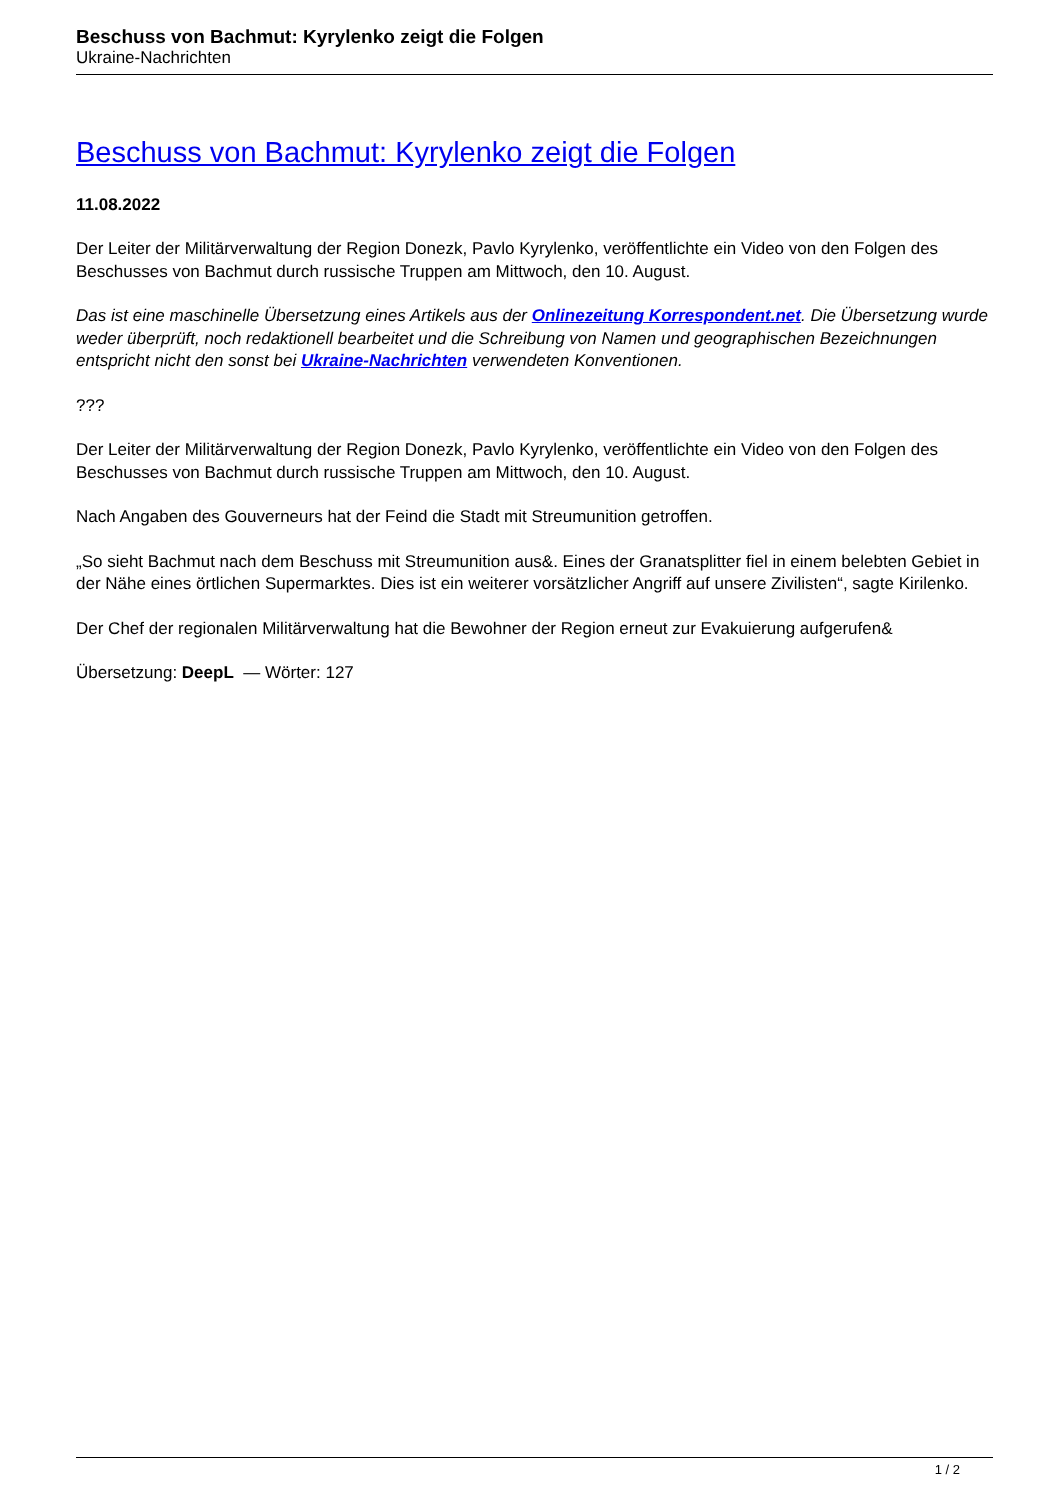Beschuss von Bachmut: Kyrylenko zeigt die Folgen
Ukraine-Nachrichten
Beschuss von Bachmut: Kyrylenko zeigt die Folgen
11.08.2022
Der Leiter der Militärverwaltung der Region Donezk, Pavlo Kyrylenko, veröffentlichte ein Video von den Folgen des Beschusses von Bachmut durch russische Truppen am Mittwoch, den 10. August.
Das ist eine maschinelle Übersetzung eines Artikels aus der Onlinezeitung Korrespondent.net. Die Übersetzung wurde weder überprüft, noch redaktionell bearbeitet und die Schreibung von Namen und geographischen Bezeichnungen entspricht nicht den sonst bei Ukraine-Nachrichten verwendeten Konventionen.
???
Der Leiter der Militärverwaltung der Region Donezk, Pavlo Kyrylenko, veröffentlichte ein Video von den Folgen des Beschusses von Bachmut durch russische Truppen am Mittwoch, den 10. August.
Nach Angaben des Gouverneurs hat der Feind die Stadt mit Streumunition getroffen.
„So sieht Bachmut nach dem Beschuss mit Streumunition aus&. Eines der Granatsplitter fiel in einem belebten Gebiet in der Nähe eines örtlichen Supermarktes. Dies ist ein weiterer vorsätzlicher Angriff auf unsere Zivilisten“, sagte Kirilenko.
Der Chef der regionalen Militärverwaltung hat die Bewohner der Region erneut zur Evakuierung aufgerufen&
Übersetzung: DeepL — Wörter: 127
1 / 2